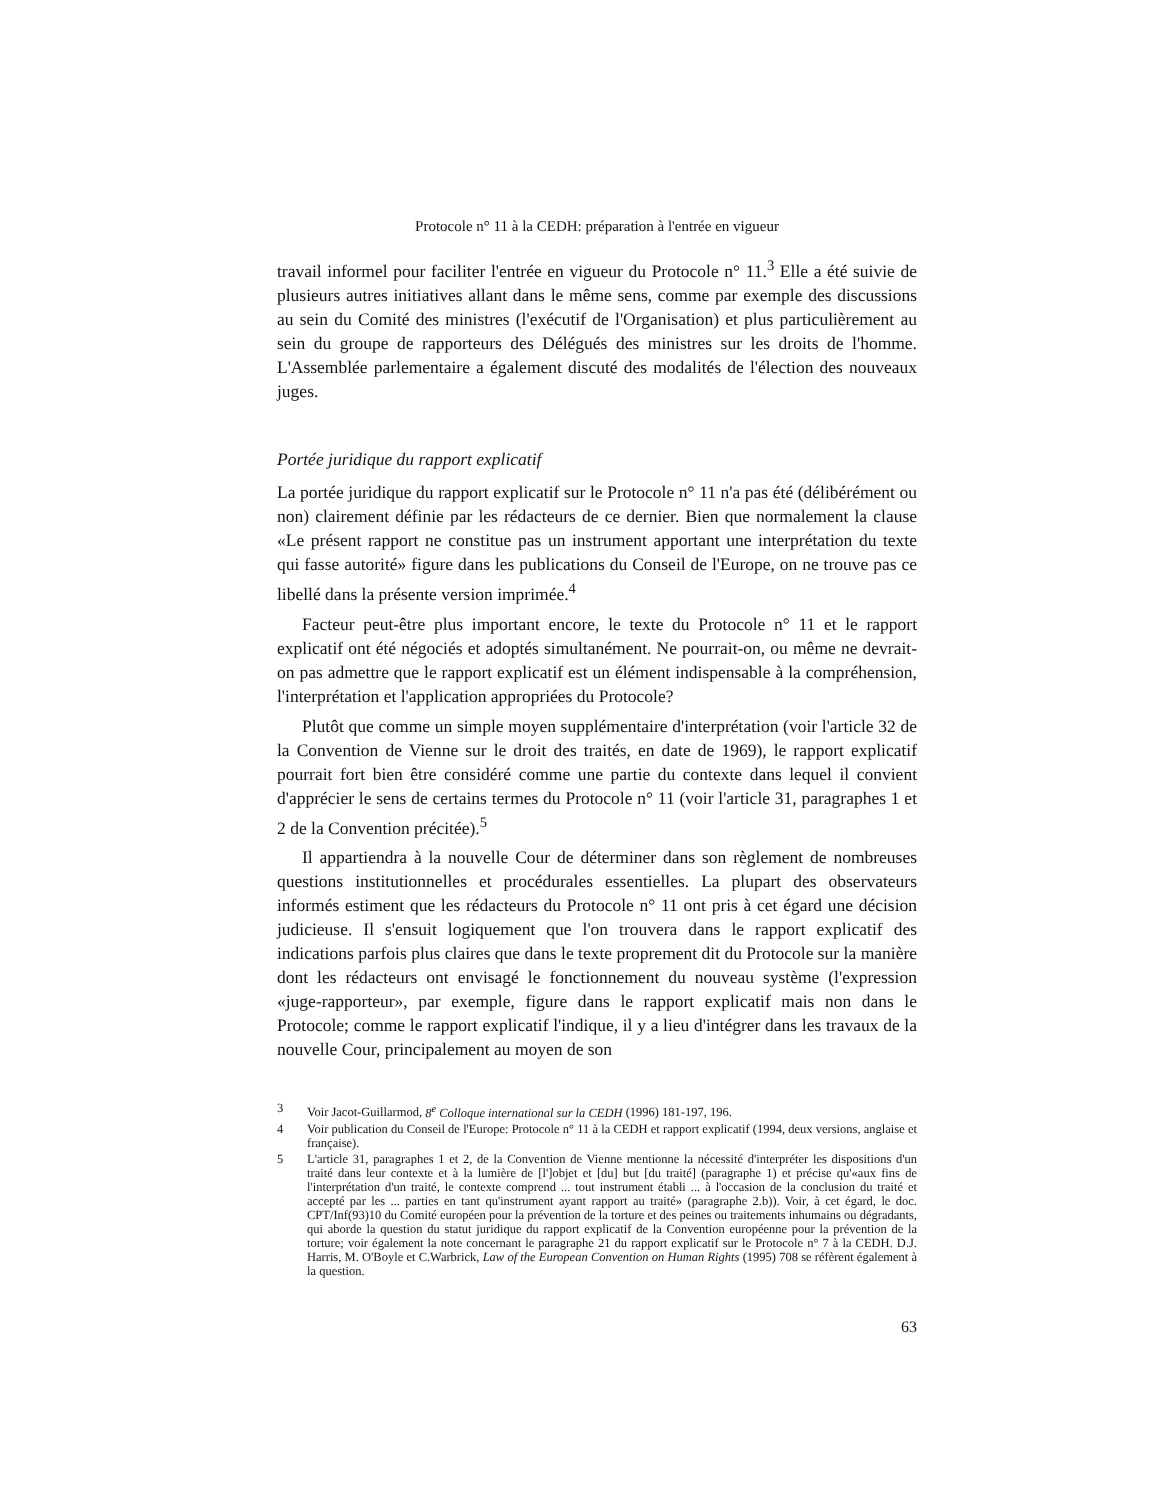Protocole n° 11 à la CEDH: préparation à l'entrée en vigueur
travail informel pour faciliter l'entrée en vigueur du Protocole n° 11.<sup>3</sup> Elle a été suivie de plusieurs autres initiatives allant dans le même sens, comme par exemple des discussions au sein du Comité des ministres (l'exécutif de l'Organisation) et plus particulièrement au sein du groupe de rapporteurs des Délégués des ministres sur les droits de l'homme. L'Assemblée parlementaire a également discuté des modalités de l'élection des nouveaux juges.
Portée juridique du rapport explicatif
La portée juridique du rapport explicatif sur le Protocole n° 11 n'a pas été (délibérément ou non) clairement définie par les rédacteurs de ce dernier. Bien que normalement la clause «Le présent rapport ne constitue pas un instrument apportant une interprétation du texte qui fasse autorité» figure dans les publications du Conseil de l'Europe, on ne trouve pas ce libellé dans la présente version imprimée.<sup>4</sup>
Facteur peut-être plus important encore, le texte du Protocole n° 11 et le rapport explicatif ont été négociés et adoptés simultanément. Ne pourrait-on, ou même ne devrait-on pas admettre que le rapport explicatif est un élément indispensable à la compréhension, l'interprétation et l'application appropriées du Protocole?
Plutôt que comme un simple moyen supplémentaire d'interprétation (voir l'article 32 de la Convention de Vienne sur le droit des traités, en date de 1969), le rapport explicatif pourrait fort bien être considéré comme une partie du contexte dans lequel il convient d'apprécier le sens de certains termes du Protocole n° 11 (voir l'article 31, paragraphes 1 et 2 de la Convention précitée).<sup>5</sup>
Il appartiendra à la nouvelle Cour de déterminer dans son règlement de nombreuses questions institutionnelles et procédurales essentielles. La plupart des observateurs informés estiment que les rédacteurs du Protocole n° 11 ont pris à cet égard une décision judicieuse. Il s'ensuit logiquement que l'on trouvera dans le rapport explicatif des indications parfois plus claires que dans le texte proprement dit du Protocole sur la manière dont les rédacteurs ont envisagé le fonctionnement du nouveau système (l'expression «juge-rapporteur», par exemple, figure dans le rapport explicatif mais non dans le Protocole; comme le rapport explicatif l'indique, il y a lieu d'intégrer dans les travaux de la nouvelle Cour, principalement au moyen de son
3 Voir Jacot-Guillarmod, 8<sup>e</sup> Colloque international sur la CEDH (1996) 181-197, 196.
4 Voir publication du Conseil de l'Europe: Protocole n° 11 à la CEDH et rapport explicatif (1994, deux versions, anglaise et française).
5 L'article 31, paragraphes 1 et 2, de la Convention de Vienne mentionne la nécessité d'interpréter les dispositions d'un traité dans leur contexte et à la lumière de [l']objet et [du] but [du traité] (paragraphe 1) et précise qu'«aux fins de l'interprétation d'un traité, le contexte comprend ... tout instrument établi ... à l'occasion de la conclusion du traité et accepté par les ... parties en tant qu'instrument ayant rapport au traité» (paragraphe 2.b)). Voir, à cet égard, le doc. CPT/Inf(93)10 du Comité européen pour la prévention de la torture et des peines ou traitements inhumains ou dégradants, qui aborde la question du statut juridique du rapport explicatif de la Convention européenne pour la prévention de la torture; voir également la note concernant le paragraphe 21 du rapport explicatif sur le Protocole n° 7 à la CEDH. D.J. Harris, M. O'Boyle et C.Warbrick, Law of the European Convention on Human Rights (1995) 708 se réfèrent également à la question.
63